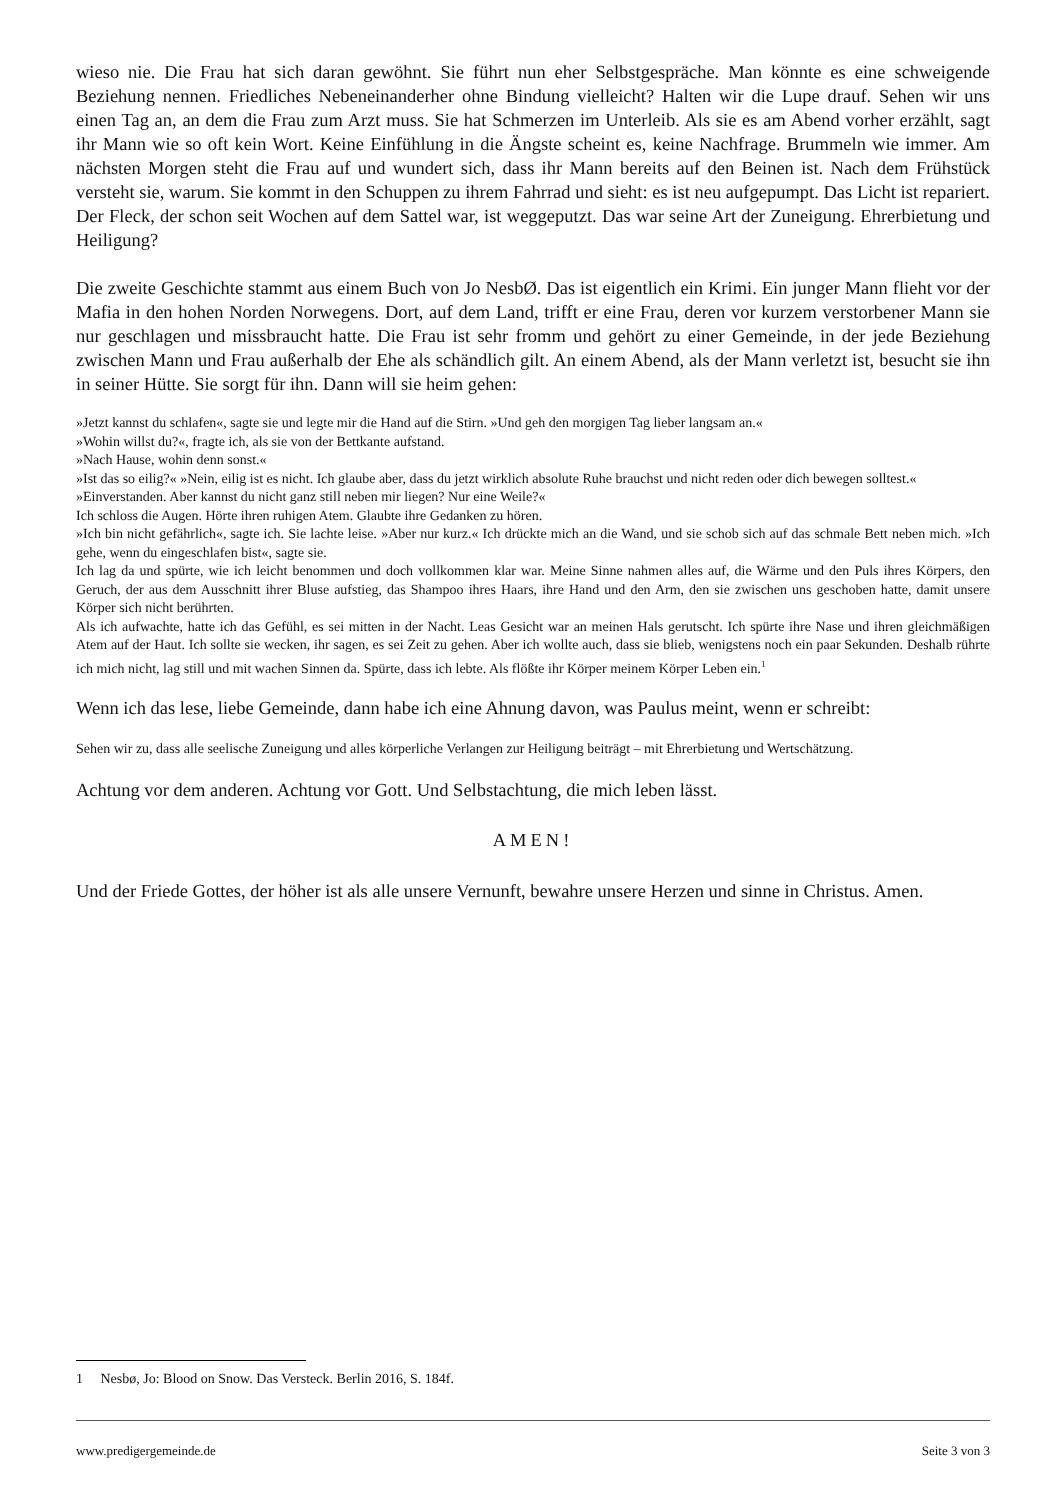wieso nie. Die Frau hat sich daran gewöhnt. Sie führt nun eher Selbstgespräche. Man könnte es eine schweigende Beziehung nennen. Friedliches Nebeneinanderher ohne Bindung vielleicht? Halten wir die Lupe drauf. Sehen wir uns einen Tag an, an dem die Frau zum Arzt muss. Sie hat Schmerzen im Unterleib. Als sie es am Abend vorher erzählt, sagt ihr Mann wie so oft kein Wort. Keine Einfühlung in die Ängste scheint es, keine Nachfrage. Brummeln wie immer. Am nächsten Morgen steht die Frau auf und wundert sich, dass ihr Mann bereits auf den Beinen ist. Nach dem Frühstück versteht sie, warum. Sie kommt in den Schuppen zu ihrem Fahrrad und sieht: es ist neu aufgepumpt. Das Licht ist repariert. Der Fleck, der schon seit Wochen auf dem Sattel war, ist weggeputzt. Das war seine Art der Zuneigung. Ehrerbietung und Heiligung?
Die zweite Geschichte stammt aus einem Buch von Jo NesbØ. Das ist eigentlich ein Krimi. Ein junger Mann flieht vor der Mafia in den hohen Norden Norwegens. Dort, auf dem Land, trifft er eine Frau, deren vor kurzem verstorbener Mann sie nur geschlagen und missbraucht hatte. Die Frau ist sehr fromm und gehört zu einer Gemeinde, in der jede Beziehung zwischen Mann und Frau außerhalb der Ehe als schändlich gilt. An einem Abend, als der Mann verletzt ist, besucht sie ihn in seiner Hütte. Sie sorgt für ihn. Dann will sie heim gehen:
»Jetzt kannst du schlafen«, sagte sie und legte mir die Hand auf die Stirn. »Und geh den morgigen Tag lieber langsam an.«
»Wohin willst du?«, fragte ich, als sie von der Bettkante aufstand.
»Nach Hause, wohin denn sonst.«
»Ist das so eilig?« »Nein, eilig ist es nicht. Ich glaube aber, dass du jetzt wirklich absolute Ruhe brauchst und nicht reden oder dich bewegen solltest.«
»Einverstanden. Aber kannst du nicht ganz still neben mir liegen? Nur eine Weile?«
Ich schloss die Augen. Hörte ihren ruhigen Atem. Glaubte ihre Gedanken zu hören.
»Ich bin nicht gefährlich«, sagte ich. Sie lachte leise. »Aber nur kurz.« Ich drückte mich an die Wand, und sie schob sich auf das schmale Bett neben mich. »Ich gehe, wenn du eingeschlafen bist«, sagte sie.
Ich lag da und spürte, wie ich leicht benommen und doch vollkommen klar war. Meine Sinne nahmen alles auf, die Wärme und den Puls ihres Körpers, den Geruch, der aus dem Ausschnitt ihrer Bluse aufstieg, das Shampoo ihres Haars, ihre Hand und den Arm, den sie zwischen uns geschoben hatte, damit unsere Körper sich nicht berührten.
Als ich aufwachte, hatte ich das Gefühl, es sei mitten in der Nacht. Leas Gesicht war an meinen Hals gerutscht. Ich spürte ihre Nase und ihren gleichmäßigen Atem auf der Haut. Ich sollte sie wecken, ihr sagen, es sei Zeit zu gehen. Aber ich wollte auch, dass sie blieb, wenigstens noch ein paar Sekunden. Deshalb rührte ich mich nicht, lag still und mit wachen Sinnen da. Spürte, dass ich lebte. Als flößte ihr Körper meinem Körper Leben ein.<sup>1</sup>
Wenn ich das lese, liebe Gemeinde, dann habe ich eine Ahnung davon, was Paulus meint, wenn er schreibt:
Sehen wir zu, dass alle seelische Zuneigung und alles körperliche Verlangen zur Heiligung beiträgt – mit Ehrerbietung und Wertschätzung.
Achtung vor dem anderen. Achtung vor Gott. Und Selbstachtung, die mich leben lässt.
AMEN!
Und der Friede Gottes, der höher ist als alle unsere Vernunft, bewahre unsere Herzen und sinne in Christus. Amen.
1 Nesbø, Jo: Blood on Snow. Das Versteck. Berlin 2016, S. 184f.
www.predigergemeinde.de Seite 3 von 3